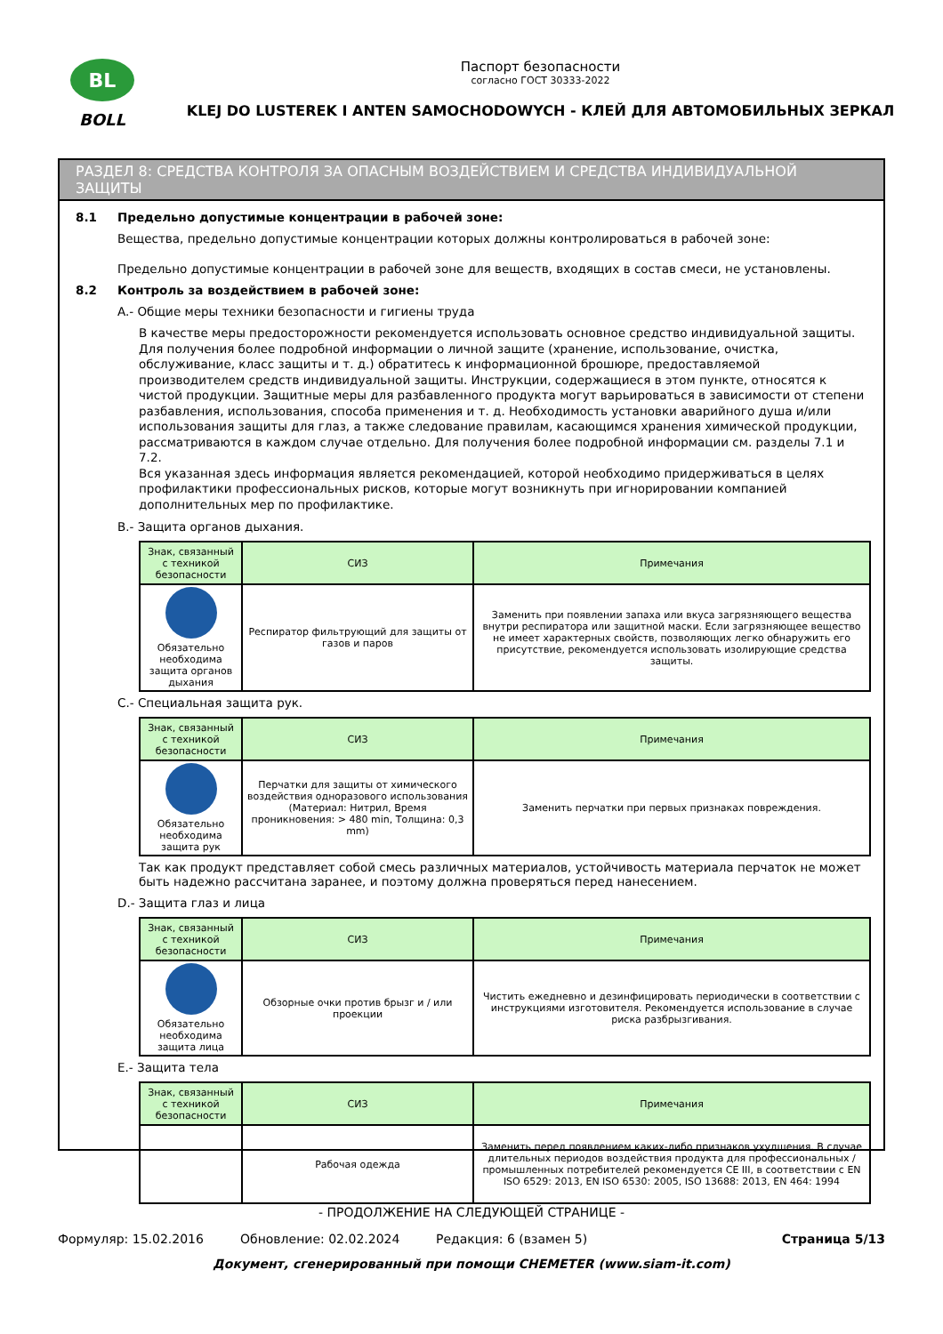BL
BOLL
Паспорт безопасности
согласно ГОСТ 30333-2022
KLEJ DO LUSTEREK I ANTEN SAMOCHODOWYCH - КЛЕЙ ДЛЯ АВТОМОБИЛЬНЫХ ЗЕРКАЛ
РАЗДЕЛ 8: СРЕДСТВА КОНТРОЛЯ ЗА ОПАСНЫМ ВОЗДЕЙСТВИЕМ И СРЕДСТВА ИНДИВИДУАЛЬНОЙ ЗАЩИТЫ
8.1 Предельно допустимые концентрации в рабочей зоне:
Вещества, предельно допустимые концентрации которых должны контролироваться в рабочей зоне:
Предельно допустимые концентрации в рабочей зоне для веществ, входящих в состав смеси, не установлены.
8.2 Контроль за воздействием в рабочей зоне:
A.- Общие меры техники безопасности и гигиены труда
В качестве меры предосторожности рекомендуется использовать основное средство индивидуальной защиты. Для получения более подробной информации о личной защите (хранение, использование, очистка, обслуживание, класс защиты и т. д.) обратитесь к информационной брошюре, предоставляемой производителем средств индивидуальной защиты. Инструкции, содержащиеся в этом пункте, относятся к чистой продукции. Защитные меры для разбавленного продукта могут варьироваться в зависимости от степени разбавления, использования, способа применения и т. д. Необходимость установки аварийного душа и/или использования защиты для глаз, а также следование правилам, касающимся хранения химической продукции, рассматриваются в каждом случае отдельно. Для получения более подробной информации см. разделы 7.1 и 7.2.
Вся указанная здесь информация является рекомендацией, которой необходимо придерживаться в целях профилактики профессиональных рисков, которые могут возникнуть при игнорировании компанией дополнительных мер по профилактике.
B.- Защита органов дыхания.
| Знак, связанный с техникой безопасности | СИЗ | Примечания |
| --- | --- | --- |
| Обязательно необходима защита органов дыхания | Респиратор фильтрующий для защиты от газов и паров | Заменить при появлении запаха или вкуса загрязняющего вещества внутри респиратора или защитной маски. Если загрязняющее вещество не имеет характерных свойств, позволяющих легко обнаружить его присутствие, рекомендуется использовать изолирующие средства защиты. |
C.- Специальная защита рук.
| Знак, связанный с техникой безопасности | СИЗ | Примечания |
| --- | --- | --- |
| Обязательно необходима защита рук | Перчатки для защиты от химического воздействия одноразового использования (Материал: Нитрил, Время проникновения: > 480 min, Толщина: 0,3 mm) | Заменить перчатки при первых признаках повреждения. |
Так как продукт представляет собой смесь различных материалов, устойчивость материала перчаток не может быть надежно рассчитана заранее, и поэтому должна проверяться перед нанесением.
D.- Защита глаз и лица
| Знак, связанный с техникой безопасности | СИЗ | Примечания |
| --- | --- | --- |
| Обязательно необходима защита лица | Обзорные очки против брызг и / или проекции | Чистить ежедневно и дезинфицировать периодически в соответствии с инструкциями изготовителя. Рекомендуется использование в случае риска разбрызгивания. |
E.- Защита тела
| Знак, связанный с техникой безопасности | СИЗ | Примечания |
| --- | --- | --- |
| | Рабочая одежда | Заменить перед появлением каких-либо признаков ухудшения. В случае длительных периодов воздействия продукта для профессиональных / промышленных потребителей рекомендуется CE III, в соответствии с EN ISO 6529: 2013, EN ISO 6530: 2005, ISO 13688: 2013, EN 464: 1994 |
- ПРОДОЛЖЕНИЕ НА СЛЕДУЮЩЕЙ СТРАНИЦЕ -
Формуляр: 15.02.2016 Обновление: 02.02.2024 Редакция: 6 (взамен 5) Страница 5/13
Документ, сгенерированный при помощи CHEMETER (www.siam-it.com)